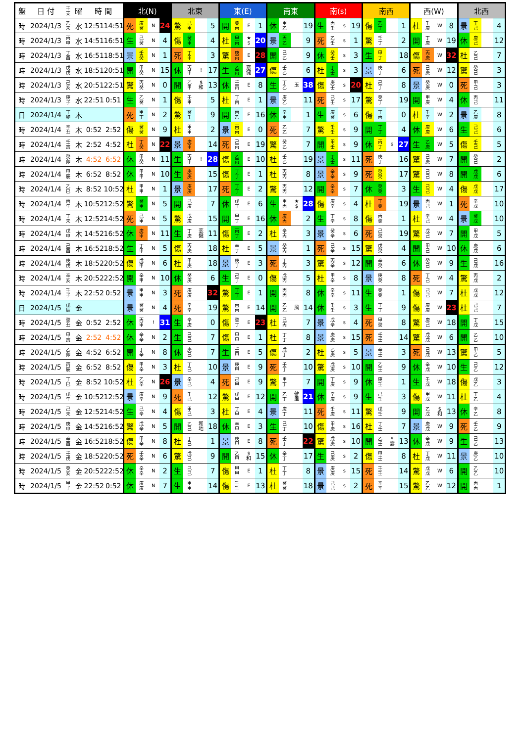| 盤 | 日 付 | 干 支 | 曜 | 時 間 | | 北(N) | | | | 北東 | | | | 東(E) | | | | 南東 | | | | 南(s) | | | | 南西 | | | | 西(W) | | | | 北西 | | | |
| --- | --- | --- | --- | --- | --- | --- | --- | --- | --- | --- | --- | --- | --- | --- | --- | --- | --- | --- | --- | --- | --- | --- | --- | --- | --- | --- | --- | --- | --- | --- | --- | --- | --- | --- | --- | --- | --- |
| 時 | 2024/1/3 | 乙 未 | 水 | 12:51 | 14:51 | 死 | 庚 癸 | N | 24 | 驚 | 己 甲 | | 5 | 開 | 癸 丙 | E | 1 | 休 | 甲 乙 | | 19 | 生 | 丙 壬 | s | 19 | 傷 | 乙 丁 | | 1 | 杜 | 壬 庚 | W | 8 | 景 | 丁 己 | | 4 |
| 時 | 2024/1/3 | 丙 申 | 水 | 14:51 | 16:51 | 生 | 己 癸 | N | 4 | 傷 | 癸 甲 | | 4 | 杜 | 甲 丙 | ★ $ | 20 | 景 | 丙 乙 | | 9 | 死 | 乙 壬 | s | 1 | 驚 | 壬 丁 | | 2 | 開 | 丁 庚 | W | 19 | 休 | 庚 己 | | 12 |
| 時 | 2024/1/3 | 丁 酉 | 水 | 16:51 | 18:51 | 景 | 壬 癸 | N | 1 | 死 | 丁 甲 | | 3 | 驚 | 庚 丙 | E | 28 | 開 | 己 乙 | | 9 | 休 | 癸 壬 | s | 3 | 生 | 甲 丁 | | 18 | 傷 | 丙 庚 | W | 32 | 杜 | 乙 己 | | 7 |
| 時 | 2024/1/3 | 戊 戌 | 水 | 18:51 | 20:51 | 開 | 甲 癸 | N | 15 | 休 | 丙 甲 | ! | 17 | 生 | 乙 丙 | 恋 健 | 27 | 傷 | 壬 乙 | | 6 | 杜 | 丁 壬 | s | 3 | 景 | 庚 丁 | | 6 | 死 | 己 庚 | W | 12 | 驚 | 癸 己 | | 3 |
| 時 | 2024/1/3 | 己 亥 | 水 | 20:51 | 22:51 | 驚 | 丙 癸 | N | 0 | 開 | 乙 甲 | $ 和 | 13 | 休 | 壬 丙 | E | 8 | 生 | 丁 乙 | 玉 | 38 | 傷 | 庚 壬 | s | 20 | 杜 | 己 丁 | | 8 | 景 | 癸 庚 | W | 0 | 死 | 甲 己 | | 3 |
| 時 | 2024/1/3 | 庚 子 | 水 | 22:51 | 0:51 | 生 | 乙 癸 | N | 1 | 傷 | 壬 甲 | | 5 | 杜 | 丁 丙 | E | 1 | 景 | 庚 乙 | | 11 | 死 | 己 壬 | s | 17 | 驚 | 癸 丁 | | 19 | 開 | 甲 庚 | W | 4 | 休 | 丙 己 | | 11 |
| 日 | 2024/1/4 | 丁 卯 | 木 | | | 死 | 甲 丁 | N | 2 | 驚 | 癸 壬 | | 9 | 開 | 丙 乙 | E | 16 | 休 | 辛 甲 | | 1 | 生 | 庚 癸 | s | 6 | 傷 | 丁 丙 | | 0 | 杜 | 壬 辛 | W | 2 | 景 | 乙 庚 | | 8 |
| 時 | 2024/1/4 | 辛 丑 | 木 | 0:52 | 2:52 | 傷 | 癸 癸 | N | 9 | 杜 | 甲 甲 | | 2 | 景 | 丙 丙 | E | 0 | 死 | 乙 乙 | | 7 | 驚 | 壬 壬 | s | 9 | 開 | 丁 丁 | | 4 | 休 | 庚 庚 | W | 6 | 生 | 己 己 | | 6 |
| 時 | 2024/1/4 | 壬 寅 | 木 | 2:52 | 4:52 | 杜 | 丁 癸 | N | 22 | 景 | 庚 甲 | | 14 | 死 | 己 丙 | E | 19 | 驚 | 癸 乙 | | 7 | 開 | 甲 壬 | s | 9 | 休 | 丙 丁 | $ | 27 | 生 | 乙 庚 | W | 5 | 傷 | 壬 己 | | 5 |
| 時 | 2024/1/4 | 癸 卯 | 木 | 4:52 | 6:52 | 休 | 甲 癸 | N | 11 | 生 | 丙 甲 | ! | 28 | 傷 | 乙 丙 | E | 10 | 杜 | 壬 乙 | | 19 | 景 | 丁 壬 | s | 11 | 死 | 庚 丁 | | 16 | 驚 | 己 庚 | W | 7 | 開 | 癸 己 | | 2 |
| 時 | 2024/1/4 | 甲 辰 | 木 | 6:52 | 8:52 | 休 | 甲 甲 | N | 10 | 生 | 庚 庚 | | 15 | 傷 | 丁 丁 | E | 1 | 杜 | 丙 丙 | | 8 | 景 | 辛 辛 | s | 9 | 死 | 癸 癸 | | 17 | 驚 | 己 己 | W | 8 | 開 | 戊 戊 | | 6 |
| 時 | 2024/1/4 | 乙 巳 | 木 | 8:52 | 10:52 | 杜 | 甲 甲 | N | 1 | 景 | 庚 庚 | | 17 | 死 | 丁 丁 | E | 2 | 驚 | 丙 丙 | | 12 | 開 | 辛 辛 | s | 7 | 休 | 癸 癸 | | 3 | 生 | 己 己 | W | 4 | 傷 | 戊 戊 | | 17 |
| 時 | 2024/1/4 | 丙 午 | 木 | 10:52 | 12:52 | 驚 | 癸 甲 | N | 5 | 開 | 己 庚 | | 7 | 休 | 戊 丁 | E | 6 | 生 | 甲 丙 | ★ $ | 28 | 傷 | 庚 辛 | s | 4 | 杜 | 丁 癸 | | 19 | 景 | 丙 己 | W | 1 | 死 | 辛 戊 | | 10 |
| 時 | 2024/1/4 | 丁 未 | 木 | 12:52 | 14:52 | 死 | 己 甲 | N | 5 | 驚 | 戊 庚 | | 15 | 開 | 甲 丁 | E | 16 | 休 | 庚 丙 | | 2 | 生 | 丁 辛 | s | 8 | 傷 | 丙 癸 | | 1 | 杜 | 辛 己 | W | 4 | 景 | 癸 戊 | | 10 |
| 時 | 2024/1/4 | 戊 申 | 木 | 14:52 | 16:52 | 休 | 庚 甲 | N | 11 | 生 | 丁 庚 | 恋 健 | 11 | 傷 | 丙 丁 | E | 2 | 杜 | 辛 丙 | | 3 | 景 | 癸 辛 | s | 6 | 死 | 己 癸 | | 19 | 驚 | 戊 己 | W | 7 | 開 | 甲 戊 | | 5 |
| 時 | 2024/1/4 | 己 酉 | 木 | 16:52 | 18:52 | 生 | 丁 甲 | N | 5 | 傷 | 丙 庚 | | 18 | 杜 | 辛 丁 | E | 5 | 景 | 癸 丙 | | 1 | 死 | 己 辛 | s | 15 | 驚 | 戊 癸 | | 4 | 開 | 甲 己 | W | 10 | 休 | 庚 戊 | | 6 |
| 時 | 2024/1/4 | 庚 戌 | 木 | 18:52 | 20:52 | 傷 | 戊 甲 | N | 6 | 杜 | 甲 庚 | | 18 | 景 | 庚 丁 | E | 3 | 死 | 丁 丙 | | 3 | 驚 | 丙 辛 | s | 12 | 開 | 辛 癸 | | 6 | 休 | 癸 己 | W | 9 | 生 | 己 戊 | | 16 |
| 時 | 2024/1/4 | 辛 亥 | 木 | 20:52 | 22:52 | 開 | 辛 甲 | N | 10 | 休 | 癸 庚 | | 6 | 生 | 己 丁 | E | 0 | 傷 | 戊 丙 | | 5 | 杜 | 甲 辛 | s | 8 | 景 | 庚 癸 | | 8 | 死 | 丁 己 | W | 4 | 驚 | 丙 戊 | | 2 |
| 時 | 2024/1/4 | 壬 子 | 木 | 22:52 | 0:52 | 景 | 甲 甲 | N | 3 | 死 | 庚 庚 | | 32 | 驚 | 丁 丁 | E | 1 | 開 | 丙 丙 | | 8 | 休 | 辛 辛 | s | 11 | 生 | 癸 癸 | | 1 | 傷 | 己 己 | W | 7 | 杜 | 戊 戊 | | 12 |
| 日 | 2024/1/5 | 戊 辰 | 金 | | | 景 | 癸 癸 | N | 4 | 死 | 辛 辛 | | 19 | 驚 | 丙 丙 | E | 14 | 開 | 乙 乙 | 風 | 14 | 休 | 壬 壬 | s | 3 | 生 | 丁 丁 | | 9 | 傷 | 庚 庚 | W | 23 | 杜 | 己 己 | | 7 |
| 時 | 2024/1/5 | 癸 丑 | 金 | 0:52 | 2:52 | 休 | 丙 甲 | ! | 31 | 生 | 辛 庚 | | 0 | 傷 | 癸 丁 | E | 23 | 杜 | 己 丙 | | 7 | 景 | 戊 辛 | s | 4 | 死 | 甲 癸 | | 8 | 驚 | 庚 己 | W | 18 | 開 | 丁 戊 | | 15 |
| 時 | 2024/1/5 | 甲 寅 | 金 | 2:52 | 4:52 | 休 | 辛 辛 | N | 2 | 生 | 己 己 | | 7 | 傷 | 甲 甲 | E | 1 | 杜 | 丁 丁 | | 8 | 景 | 庚 庚 | s | 15 | 死 | 壬 壬 | | 14 | 驚 | 戊 戊 | W | 6 | 開 | 乙 乙 | | 10 |
| 時 | 2024/1/5 | 乙 卯 | 金 | 4:52 | 6:52 | 開 | 丁 辛 | N | 8 | 休 | 庚 己 | | 7 | 生 | 壬 甲 | E | 5 | 傷 | 戊 丁 | | 2 | 杜 | 乙 庚 | s | 5 | 景 | 辛 壬 | | 3 | 死 | 己 戊 | W | 13 | 驚 | 甲 乙 | | 5 |
| 時 | 2024/1/5 | 丙 辰 | 金 | 6:52 | 8:52 | 傷 | 甲 辛 | N | 3 | 杜 | 丁 己 | | 10 | 景 | 庚 甲 | E | 9 | 死 | 壬 丁 | | 10 | 驚 | 戊 庚 | s | 10 | 開 | 乙 壬 | | 9 | 休 | 辛 戊 | W | 10 | 生 | 己 乙 | | 12 |
| 時 | 2024/1/5 | 丁 巳 | 金 | 8:52 | 10:52 | 杜 | 乙 辛 | N | 26 | 景 | 辛 己 | | 4 | 死 | 己 甲 | E | 9 | 驚 | 甲 丁 | | 7 | 開 | 丁 庚 | s | 9 | 休 | 庚 壬 | | 1 | 生 | 壬 戊 | W | 18 | 傷 | 戊 乙 | | 3 |
| 時 | 2024/1/5 | 戊 午 | 金 | 10:52 | 12:52 | 景 | 庚 辛 | N | 9 | 死 | 壬 己 | | 12 | 驚 | 戊 甲 | E | 12 | 開 | 乙 丁 | 健 風 | 21 | 休 | 辛 庚 | s | 9 | 生 | 己 壬 | | 3 | 傷 | 甲 戊 | W | 11 | 杜 | 丁 乙 | | 4 |
| 時 | 2024/1/5 | 己 未 | 金 | 12:52 | 14:52 | 生 | 己 辛 | N | 4 | 傷 | 甲 己 | | 3 | 杜 | 丁 甲 | E | 4 | 景 | 庚 丁 | | 11 | 死 | 壬 庚 | s | 11 | 驚 | 戊 壬 | | 9 | 開 | 乙 戊 | $ 和 | 13 | 休 | 辛 乙 | | 8 |
| 時 | 2024/1/5 | 庚 申 | 金 | 14:52 | 16:52 | 驚 | 戊 辛 | N | 5 | 開 | 乙 己 | 和 地 | 18 | 休 | 辛 甲 | E | 3 | 生 | 己 丁 | | 10 | 傷 | 甲 庚 | s | 16 | 杜 | 丁 壬 | | 7 | 景 | 庚 戊 | W | 9 | 死 | 壬 乙 | | 9 |
| 時 | 2024/1/5 | 辛 酉 | 金 | 16:52 | 18:52 | 傷 | 甲 辛 | N | 8 | 杜 | 丁 己 | | 1 | 景 | 庚 甲 | E | 8 | 死 | 壬 丁 | | 22 | 驚 | 戊 庚 | s | 10 | 開 | 乙 壬 | $ 雲 | 13 | 休 | 辛 戊 | W | 9 | 生 | 己 乙 | | 13 |
| 時 | 2024/1/5 | 壬 戌 | 金 | 18:52 | 20:52 | 死 | 壬 辛 | N | 6 | 驚 | 戊 己 | | 9 | 開 | 乙 甲 | $ 和 | 15 | 休 | 辛 丁 | | 17 | 生 | 己 庚 | s | 2 | 傷 | 甲 壬 | | 8 | 杜 | 丁 戊 | W | 11 | 景 | 庚 乙 | | 10 |
| 時 | 2024/1/5 | 癸 亥 | 金 | 20:52 | 22:52 | 休 | 辛 辛 | N | 2 | 生 | 己 己 | | 7 | 傷 | 甲 甲 | E | 1 | 杜 | 丁 丁 | | 8 | 景 | 庚 庚 | s | 15 | 死 | 壬 壬 | | 14 | 驚 | 戊 戊 | W | 6 | 開 | 乙 乙 | | 10 |
| 時 | 2024/1/5 | 甲 子 | 金 | 22:52 | 0:52 | 休 | 庚 庚 | N | 7 | 生 | 甲 甲 | | 14 | 傷 | 壬 壬 | E | 13 | 杜 | 癸 癸 | | 18 | 景 | 己 己 | s | 2 | 死 | 辛 辛 | | 15 | 驚 | 乙 乙 | W | 12 | 開 | 丙 丙 | | 1 |